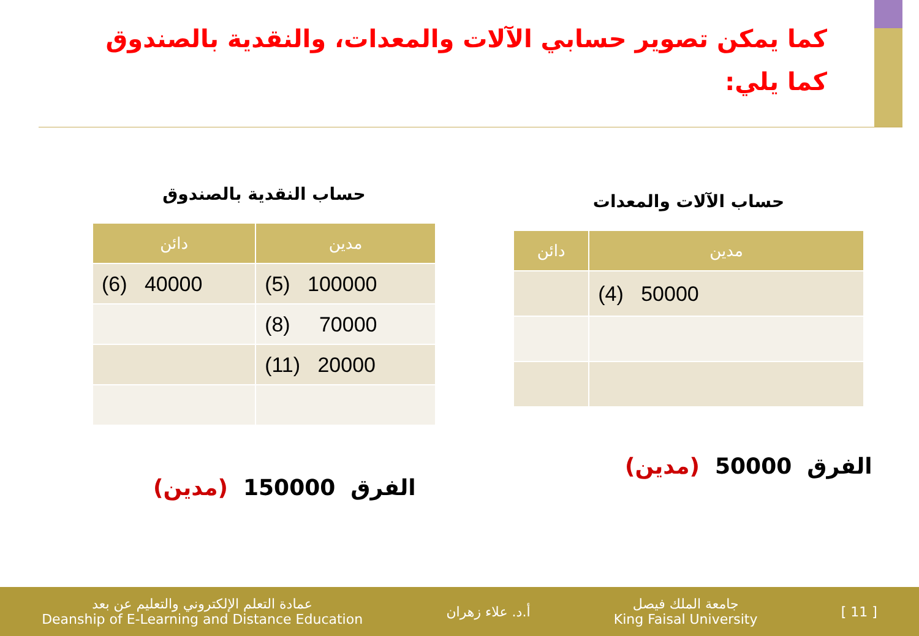كما يمكن تصوير حسابي الآلات والمعدات، والنقدية بالصندوق كما يلي:
حساب النقدية بالصندوق
| مدين | دائن |
| --- | --- |
| (5) 100000 | (6) 40000 |
| (8) 70000 | |
| (11) 20000 | |
حساب الآلات والمعدات
| مدين | دائن |
| --- | --- |
| (4) 50000 | |
الفرق 150000 (مدين)
الفرق 50000 (مدين)
عمادة التعلم الإلكتروني والتعليم عن بعد
Deanship of E-Learning and Distance Education
أ.د. علاء زهران
جامعة الملك فيصل
King Faisal University
[ 11 ]